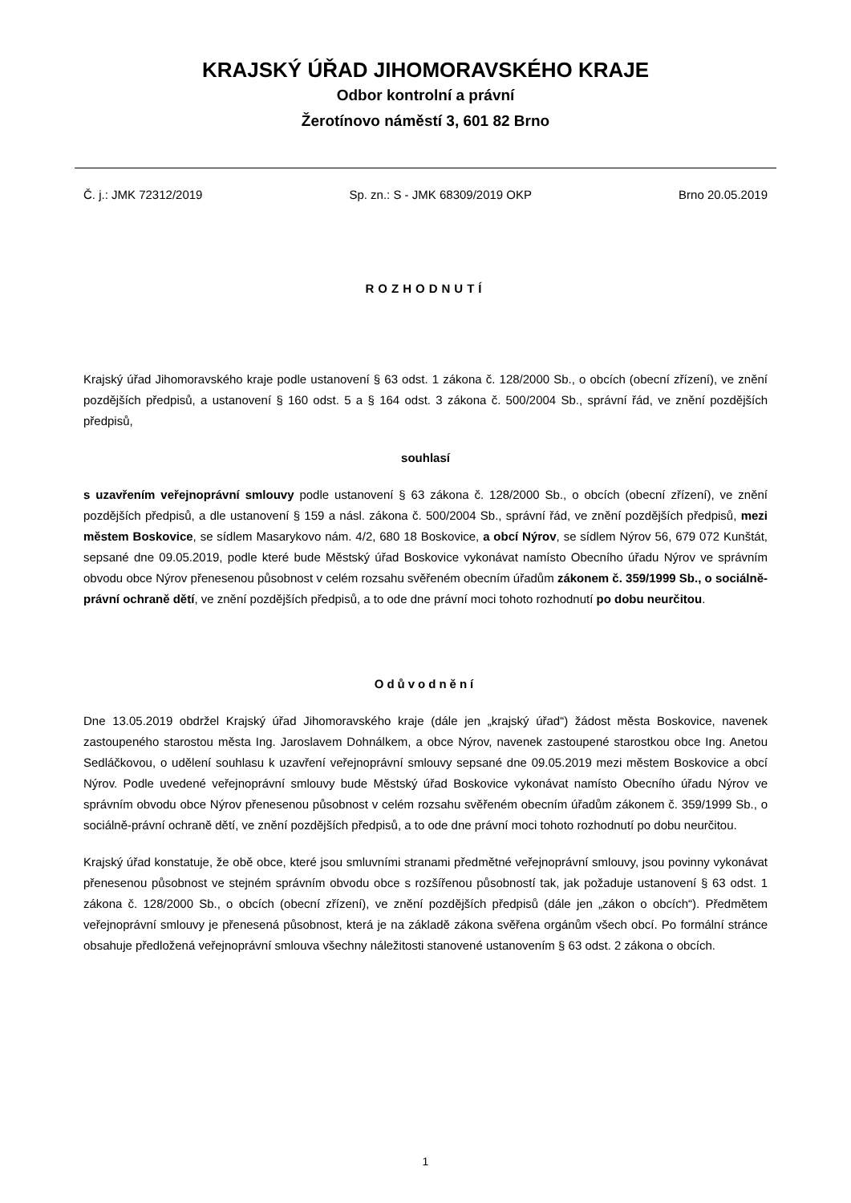KRAJSKÝ ÚŘAD JIHOMORAVSKÉHO KRAJE
Odbor kontrolní a právní
Žerotínovo náměstí 3, 601 82 Brno
Č. j.: JMK 72312/2019 Sp. zn.: S - JMK 68309/2019 OKP Brno 20.05.2019
ROZHODNUTÍ
Krajský úřad Jihomoravského kraje podle ustanovení § 63 odst. 1 zákona č. 128/2000 Sb., o obcích (obecní zřízení), ve znění pozdějších předpisů, a ustanovení § 160 odst. 5 a § 164 odst. 3 zákona č. 500/2004 Sb., správní řád, ve znění pozdějších předpisů,
souhlasí
s uzavřením veřejnoprávní smlouvy podle ustanovení § 63 zákona č. 128/2000 Sb., o obcích (obecní zřízení), ve znění pozdějších předpisů, a dle ustanovení § 159 a násl. zákona č. 500/2004 Sb., správní řád, ve znění pozdějších předpisů, mezi městem Boskovice, se sídlem Masarykovo nám. 4/2, 680 18 Boskovice, a obcí Nýrov, se sídlem Nýrov 56, 679 072 Kunštát, sepsané dne 09.05.2019, podle které bude Městský úřad Boskovice vykonávat namísto Obecního úřadu Nýrov ve správním obvodu obce Nýrov přenesenou působnost v celém rozsahu svěřeném obecním úřadům zákonem č. 359/1999 Sb., o sociálně-právní ochraně dětí, ve znění pozdějších předpisů, a to ode dne právní moci tohoto rozhodnutí po dobu neurčitou.
Odůvodnění
Dne 13.05.2019 obdržel Krajský úřad Jihomoravského kraje (dále jen „krajský úřad“) žádost města Boskovice, navenek zastoupeného starostou města Ing. Jaroslavem Dohnálkem, a obce Nýrov, navenek zastoupené starostkou obce Ing. Anetou Sedláčkovou, o udělení souhlasu k uzavření veřejnoprávní smlouvy sepsané dne 09.05.2019 mezi městem Boskovice a obcí Nýrov. Podle uvedené veřejnoprávní smlouvy bude Městský úřad Boskovice vykonávat namísto Obecního úřadu Nýrov ve správním obvodu obce Nýrov přenesenou působnost v celém rozsahu svěřeném obecním úřadům zákonem č. 359/1999 Sb., o sociálně-právní ochraně dětí, ve znění pozdějších předpisů, a to ode dne právní moci tohoto rozhodnutí po dobu neurčitou.
Krajský úřad konstatuje, že obě obce, které jsou smluvními stranami předmětné veřejnoprávní smlouvy, jsou povinny vykonávat přenesenou působnost ve stejném správním obvodu obce s rozšířenou působností tak, jak požaduje ustanovení § 63 odst. 1 zákona č. 128/2000 Sb., o obcích (obecní zřízení), ve znění pozdějších předpisů (dále jen „zákon o obcích“). Předmětem veřejnoprávní smlouvy je přenesená působnost, která je na základě zákona svěřena orgánům všech obcí. Po formální stránce obsahuje předložená veřejnoprávní smlouva všechny náležitosti stanovené ustanovením § 63 odst. 2 zákona o obcích.
1